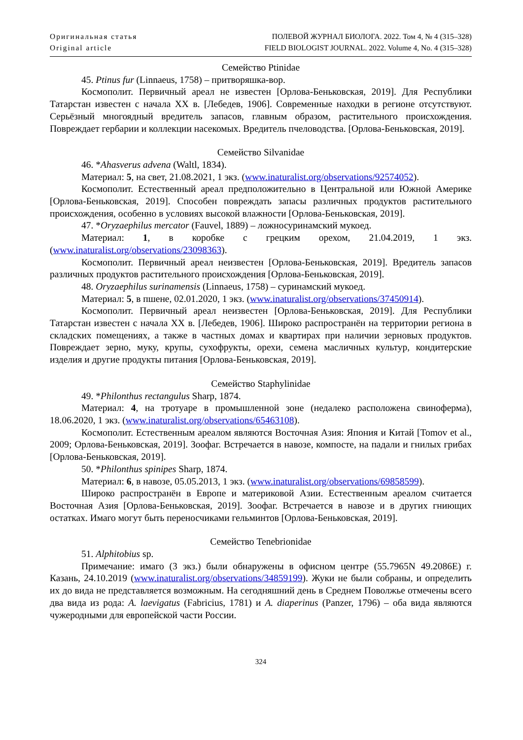Оригинальная статья
Original article
ПОЛЕВОЙ ЖУРНАЛ БИОЛОГА. 2022. Том 4, № 4 (315–328)
FIELD BIOLOGIST JOURNAL. 2022. Volume 4, No. 4 (315–328)
Семейство Ptinidae
45. Ptinus fur (Linnaeus, 1758) – притворяшка-вор.
Космополит. Первичный ареал не известен [Орлова-Беньковская, 2019]. Для Республики Татарстан известен с начала XX в. [Лебедев, 1906]. Современные находки в регионе отсутствуют. Серьёзный многоядный вредитель запасов, главным образом, растительного происхождения. Повреждает гербарии и коллекции насекомых. Вредитель пчеловодства. [Орлова-Беньковская, 2019].
Семейство Silvanidae
46. *Ahasverus advena (Waltl, 1834).
Материал: 5, на свет, 21.08.2021, 1 экз. (www.inaturalist.org/observations/92574052).
Космополит. Естественный ареал предположительно в Центральной или Южной Америке [Орлова-Беньковская, 2019]. Способен повреждать запасы различных продуктов растительного происхождения, особенно в условиях высокой влажности [Орлова-Беньковская, 2019].
47. *Oryzaephilus mercator (Fauvel, 1889) – ложносуринамский мукоед.
Материал: 1, в коробке с грецким орехом, 21.04.2019, 1 экз. (www.inaturalist.org/observations/23098363).
Космополит. Первичный ареал неизвестен [Орлова-Беньковская, 2019]. Вредитель запасов различных продуктов растительного происхождения [Орлова-Беньковская, 2019].
48. Oryzaephilus surinamensis (Linnaeus, 1758) – суринамский мукоед.
Материал: 5, в пшене, 02.01.2020, 1 экз. (www.inaturalist.org/observations/37450914).
Космополит. Первичный ареал неизвестен [Орлова-Беньковская, 2019]. Для Республики Татарстан известен с начала XX в. [Лебедев, 1906]. Широко распространён на территории региона в складских помещениях, а также в частных домах и квартирах при наличии зерновых продуктов. Повреждает зерно, муку, крупы, сухофрукты, орехи, семена масличных культур, кондитерские изделия и другие продукты питания [Орлова-Беньковская, 2019].
Семейство Staphylinidae
49. *Philonthus rectangulus Sharp, 1874.
Материал: 4, на тротуаре в промышленной зоне (недалеко расположена свиноферма), 18.06.2020, 1 экз. (www.inaturalist.org/observations/65463108).
Космополит. Естественным ареалом являются Восточная Азия: Япония и Китай [Tomov et al., 2009; Орлова-Беньковская, 2019]. Зоофаг. Встречается в навозе, компосте, на падали и гнилых грибах [Орлова-Беньковская, 2019].
50. *Philonthus spinipes Sharp, 1874.
Материал: 6, в навозе, 05.05.2013, 1 экз. (www.inaturalist.org/observations/69858599).
Широко распространён в Европе и материковой Азии. Естественным ареалом считается Восточная Азия [Орлова-Беньковская, 2019]. Зоофаг. Встречается в навозе и в других гниющих остатках. Имаго могут быть переносчиками гельминтов [Орлова-Беньковская, 2019].
Семейство Tenebrionidae
51. Alphitobius sp.
Примечание: имаго (3 экз.) были обнаружены в офисном центре (55.7965N 49.2086E) г. Казань, 24.10.2019 (www.inaturalist.org/observations/34859199). Жуки не были собраны, и определить их до вида не представляется возможным. На сегодняшний день в Среднем Поволжье отмечены всего два вида из рода: A. laevigatus (Fabricius, 1781) и A. diaperinus (Panzer, 1796) – оба вида являются чужеродными для европейской части России.
324